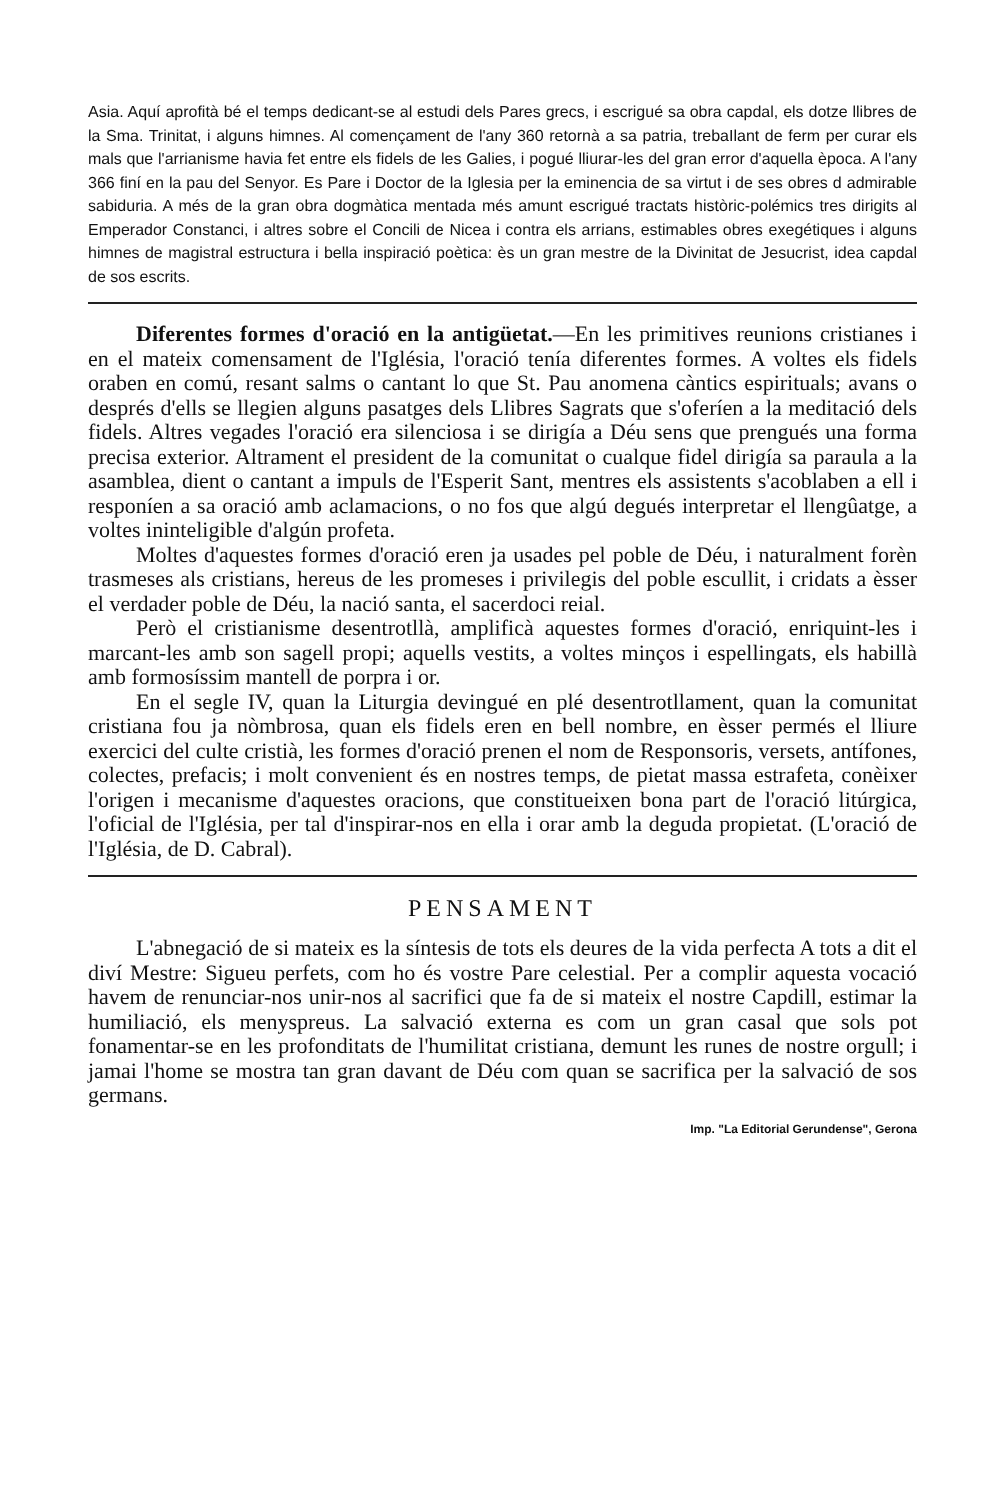Asia. Aquí aprofità bé el temps dedicant-se al estudi dels Pares grecs, i escrigué sa obra capdal, els dotze llibres de la Sma. Trinitat, i alguns himnes. Al començament de l'any 360 retornà a sa patria, trebaIlant de ferm per curar els mals que l'arrianisme havia fet entre els fidels de les Galies, i pogué lliurar-les del gran error d'aquella època. A l'any 366 finí en la pau del Senyor. Es Pare i Doctor de la Iglesia per la eminencia de sa virtut i de ses obres d admirable sabiduria. A més de la gran obra dogmàtica mentada més amunt escrigué tractats històric-polémics tres dirigits al Emperador Constanci, i altres sobre el Concili de Nicea i contra els arrians, estimables obres exegétiques i alguns himnes de magistral estructura i bella inspiració poètica: ès un gran mestre de la Divinitat de Jesucrist, idea capdal de sos escrits.
Diferentes formes d'oració en la antigüetat.—En les primitives reunions cristianes i en el mateix comensament de l'Iglésia, l'oració tenía diferentes formes. A voltes els fidels oraben en comú, resant salms o cantant lo que St. Pau anomena càntics espirituals; avans o després d'ells se llegien alguns pasatges dels Llibres Sagrats que s'oferíen a la meditació dels fidels. Altres vegades l'oració era silenciosa i se dirigía a Déu sens que prengués una forma precisa exterior. Altrament el president de la comunitat o cualque fidel dirigía sa paraula a la asamblea, dient o cantant a impuls de l'Esperit Sant, mentres els assistents s'acoblaben a ell i responíen a sa oració amb aclamacions, o no fos que algú degués interpretar el llengûatge, a voltes ininteligible d'algún profeta.
Moltes d'aquestes formes d'oració eren ja usades pel poble de Déu, i naturalment forèn trasmeses als cristians, hereus de les promeses i privilegis del poble escullit, i cridats a èsser el verdader poble de Déu, la nació santa, el sacerdoci reial.
Però el cristianisme desentrotllà, amplificà aquestes formes d'oració, enriquint-les i marcant-les amb son sagell propi; aquells vestits, a voltes minços i espellingats, els habillà amb formosíssim mantell de porpra i or.
En el segle IV, quan la Liturgia devingué en plé desentrotllament, quan la comunitat cristiana fou ja nòmbrosa, quan els fidels eren en bell nombre, en èsser permés el lliure exercici del culte cristià, les formes d'oració prenen el nom de Responsoris, versets, antífones, colectes, prefacis; i molt convenient és en nostres temps, de pietat massa estrafeta, conèixer l'origen i mecanisme d'aquestes oracions, que constitueixen bona part de l'oració litúrgica, l'oficial de l'Iglésia, per tal d'inspirar-nos en ella i orar amb la deguda propietat. (L'oració de l'Iglésia, de D. Cabral).
PENSAMENT
L'abnegació de si mateix es la síntesis de tots els deures de la vida perfecta A tots a dit el diví Mestre: Sigueu perfets, com ho és vostre Pare celestial. Per a complir aquesta vocació havem de renunciar-nos unir-nos al sacrifici que fa de si mateix el nostre Capdill, estimar la humiliació, els menyspreus. La salvació externa es com un gran casal que sols pot fonamentar-se en les profonditats de l'humilitat cristiana, demunt les runes de nostre orgull; i jamai l'home se mostra tan gran davant de Déu com quan se sacrifica per la salvació de sos germans.
Imp. "La Editorial Gerundense", Gerona